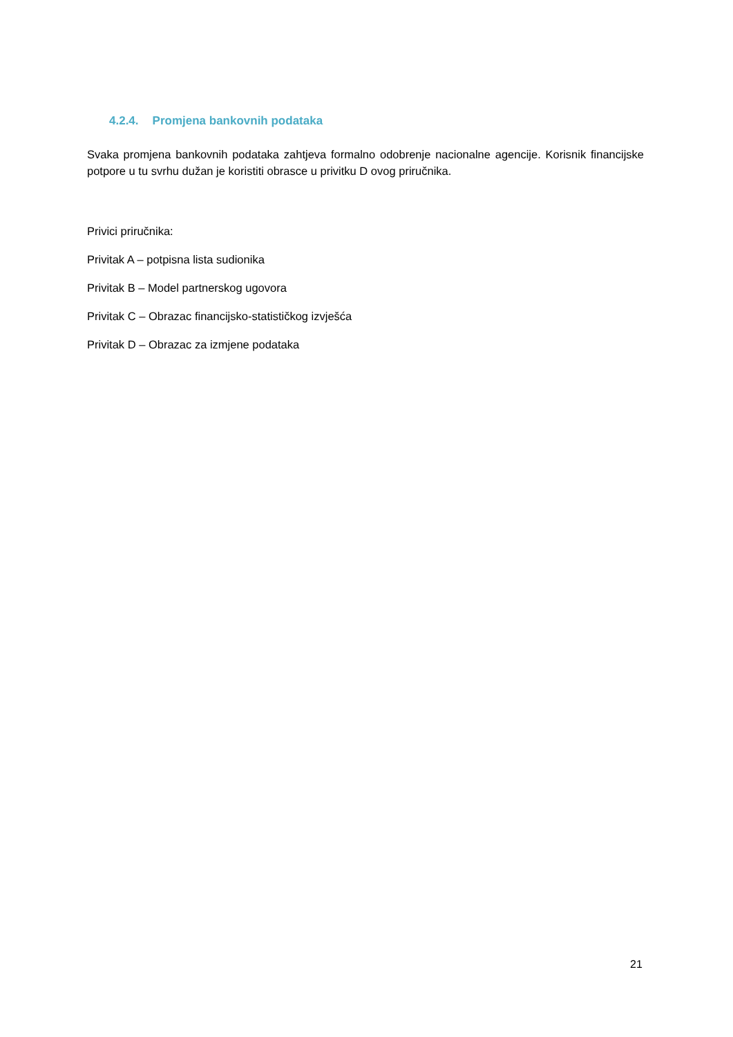4.2.4. Promjena bankovnih podataka
Svaka promjena bankovnih podataka zahtjeva formalno odobrenje nacionalne agencije. Korisnik financijske potpore u tu svrhu dužan je koristiti obrasce u privitku D ovog priručnika.
Privici priručnika:
Privitak A – potpisna lista sudionika
Privitak B – Model partnerskog ugovora
Privitak C – Obrazac financijsko-statističkog izvješća
Privitak D – Obrazac za izmjene podataka
21